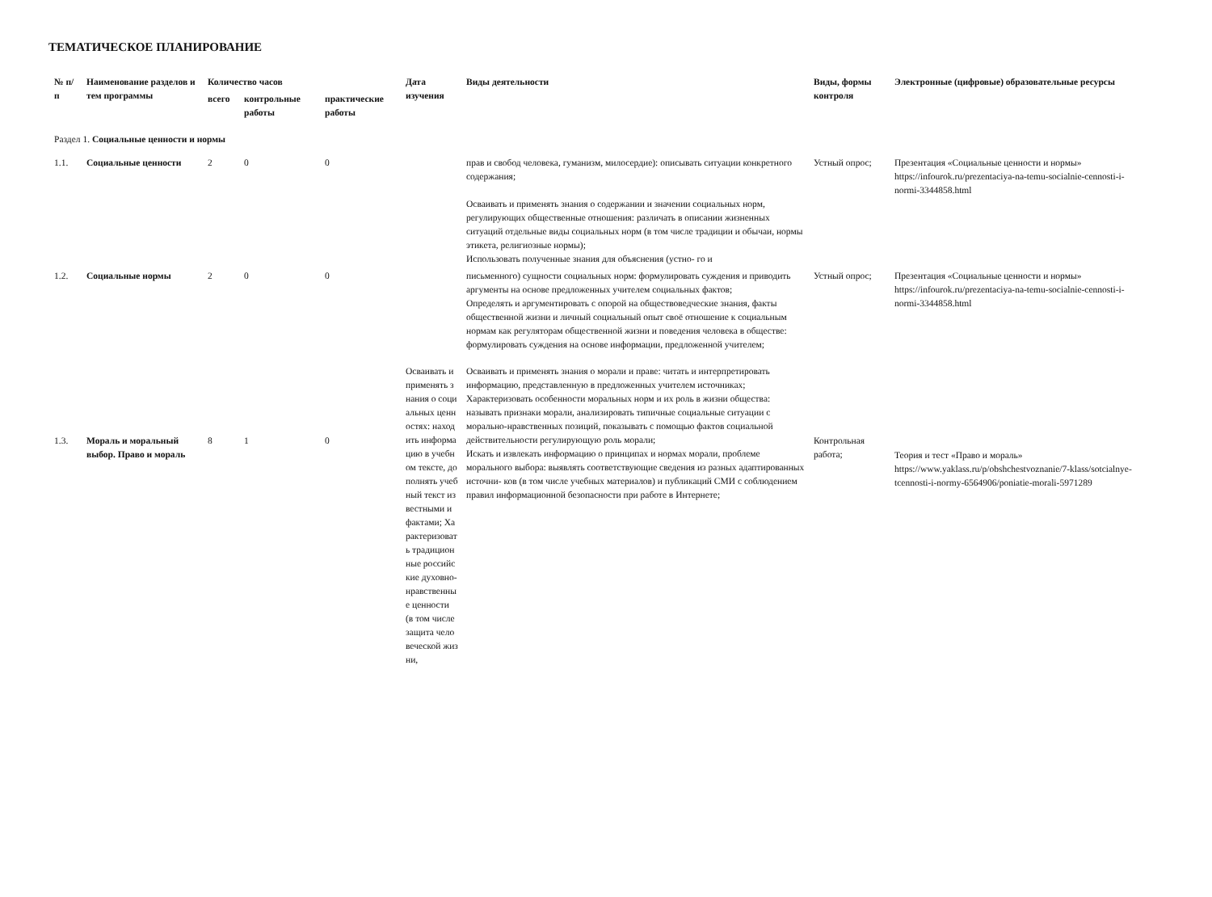ТЕМАТИЧЕСКОЕ ПЛАНИРОВАНИЕ
| № п/п | Наименование разделов и тем программы | Количество часов | | | Дата изучения | Виды деятельности | Виды, формы контроля | Электронные (цифровые) образовательные ресурсы |
| --- | --- | --- | --- | --- | --- | --- | --- | --- |
| | | всего | контрольные работы | практические работы | | | | |
| Раздел 1. Социальные ценности и нормы | | | | | | | | |
| 1.1. | Социальные ценности | 2 | 0 | 0 | | прав и свобод человека, гуманизм, милосердие): описывать ситуации конкретного содержания; Осваивать и применять знания о содержании и значении социальных норм, регулирующих общественные отношения: различать в описании жизненных ситуаций отдельные виды социальных норм (в том числе традиции и обычаи, нормы этикета, религиозные нормы); Использовать полученные знания для объяснения (устно- го и | Устный опрос; | Презентация «Социальные ценности и нормы» https://infourok.ru/prezentaciya-na-temu-socialnie-cennosti-i-normi-3344858.html |
| 1.2. | Социальные нормы | 2 | 0 | 0 | | письменного) сущности социальных норм: формулировать суждения и приводить аргументы на основе предложенных учителем социальных фактов; Определять и аргументировать с опорой на обществоведческие знания, факты общественной жизни и личный социальный опыт своё отношение к социальным нормам как регуляторам общественной жизни и поведения человека в обществе: формулировать суждения на основе информации, предложенной учителем; | Устный опрос; | Презентация «Социальные ценности и нормы» https://infourok.ru/prezentaciya-na-temu-socialnie-cennosti-i-normi-3344858.html |
| 1.3. | Мораль и моральный выбор. Право и мораль | 8 | 1 | 0 | Осваивать и применять знания о социальных ценностях: находить информацию в учебном тексте, дополнять учебный текст известными и фактами; Характеризовать традиционные российские духовно-нравственные ценности (в том числе защита человеческой жизни, | Осваивать и применять знания о морали и праве: читать и интерпретировать информацию, представленную в предложенных учителем источниках; Характеризовать особенности моральных норм и их роль в жизни общества: называть признаки морали, анализировать типичные социальные ситуации с морально-нравственных позиций, показывать с помощью фактов социальной действительности регулирующую роль морали; Искать и извлекать информацию о принципах и нормах морали, проблеме морального выбора: выявлять соответствующие сведения из разных адаптированных источни- ков (в том числе учебных материалов) и публикаций СМИ с соблюдением правил информационной безопасности при работе в Интернете; | Контрольная работа; | Теория и тест «Право и мораль» https://www.yaklass.ru/p/obshchestvoznanie/7-klass/sotcialnye-tcennosti-i-normy-6564906/poniatie-morali-5971289 |